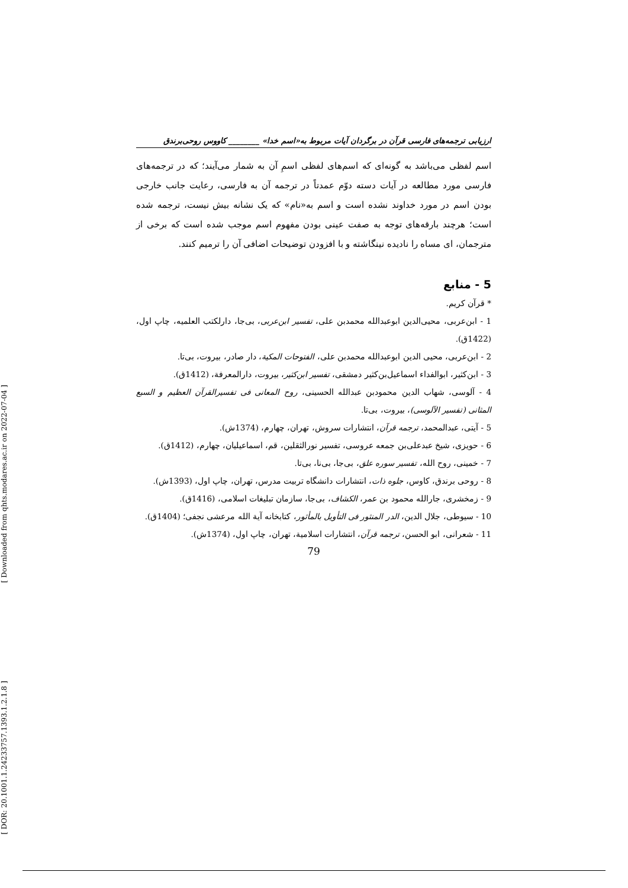[ Downloaded from qhts.modares.ac.ir on 2022-07-04 ]
[ DOR: 20.1001.1.24233757.1393.1.2.1.8 ]
ارزیابی ترجمه‌های فارسی قرآن در برگردان آیات مربوط به«اسم خدا» ________ کاووس روحی‌برندق
اسم لفظی می‌باشد به گونه‌ای که اسم‌های لفظی اسمِ آن به شمار می‌آیند؛ که در ترجمه‌های فارسی مورد مطالعه در آیات دسته دوّم عمدتاً در ترجمه آن به فارسی، رعایت جانب خارجی بودن اسم در مورد خداوند نشده است و اسم به«نام» که یک نشانه بیش نیست، ترجمه شده است؛ هرچند بارقه‌های توجه به صفت عینی بودن مفهوم اسم موجب شده است که برخی از مترجمان، ای مساه را نادیده نینگاشته و با افزودن توضیحات اضافی آن را ترمیم کنند.
5 - منابع
* قرآن کریم.
1 - ابن‌عربی، محیی‌الدین ابوعبدالله محمدبن علی، تفسیر ابن‌عربی، بی‌جا، دارلکتب العلمیه، چاپ اول، (1422ق).
2 - ابن‌عربی، محیی الدین ابوعبدالله محمدبن علی، الفتوحات المکیة، دار صادر، بیروت، بی‌تا.
3 - ابن‌کثیر، ابوالفداء اسماعیل‌بن‌کثیر دمشقی، تفسیر ابن‌کثیر، بیروت، دارالمعرفة، (1412ق).
4 - آلوسی، شهاب الدین محمودبن عبدالله الحسینی، روح المعانی فی تفسیرالقرآن العظیم و السبع المثانی (تفسیر الآلوسی)، بیروت، بی‌تا.
5 - آیتی، عبدالمحمد، ترجمه قرآن، انتشارات سروش، تهران، چهارم، (1374ش).
6 - حویزی، شیخ عبدعلی‌بن جمعه عروسی، تفسیر نورالثقلین، قم، اسماعیلیان، چهارم، (1412ق).
7 - خمینی، روح الله، تفسیر سوره علق، بی‌جا، بی‌نا، بی‌تا.
8 - روحی برندق، کاوس، جلوه ذات، انتشارات دانشگاه تربیت مدرس، تهران، چاپ اول، (1393ش).
9 - زمخشری، جارالله محمود بن عمر، الکشاف، بی‌جا، سازمان تبلیغات اسلامی، (1416ق).
10 - سیوطی، جلال الدین، الدر المنثور فی التأویل بالمأثور، کتابخانه آیة الله مرعشی نجفی؛ (1404ق).
11 - شعرانی، ابو الحسن، ترجمه قرآن، انتشارات اسلامیة، تهران، چاپ اول، (1374ش).
79